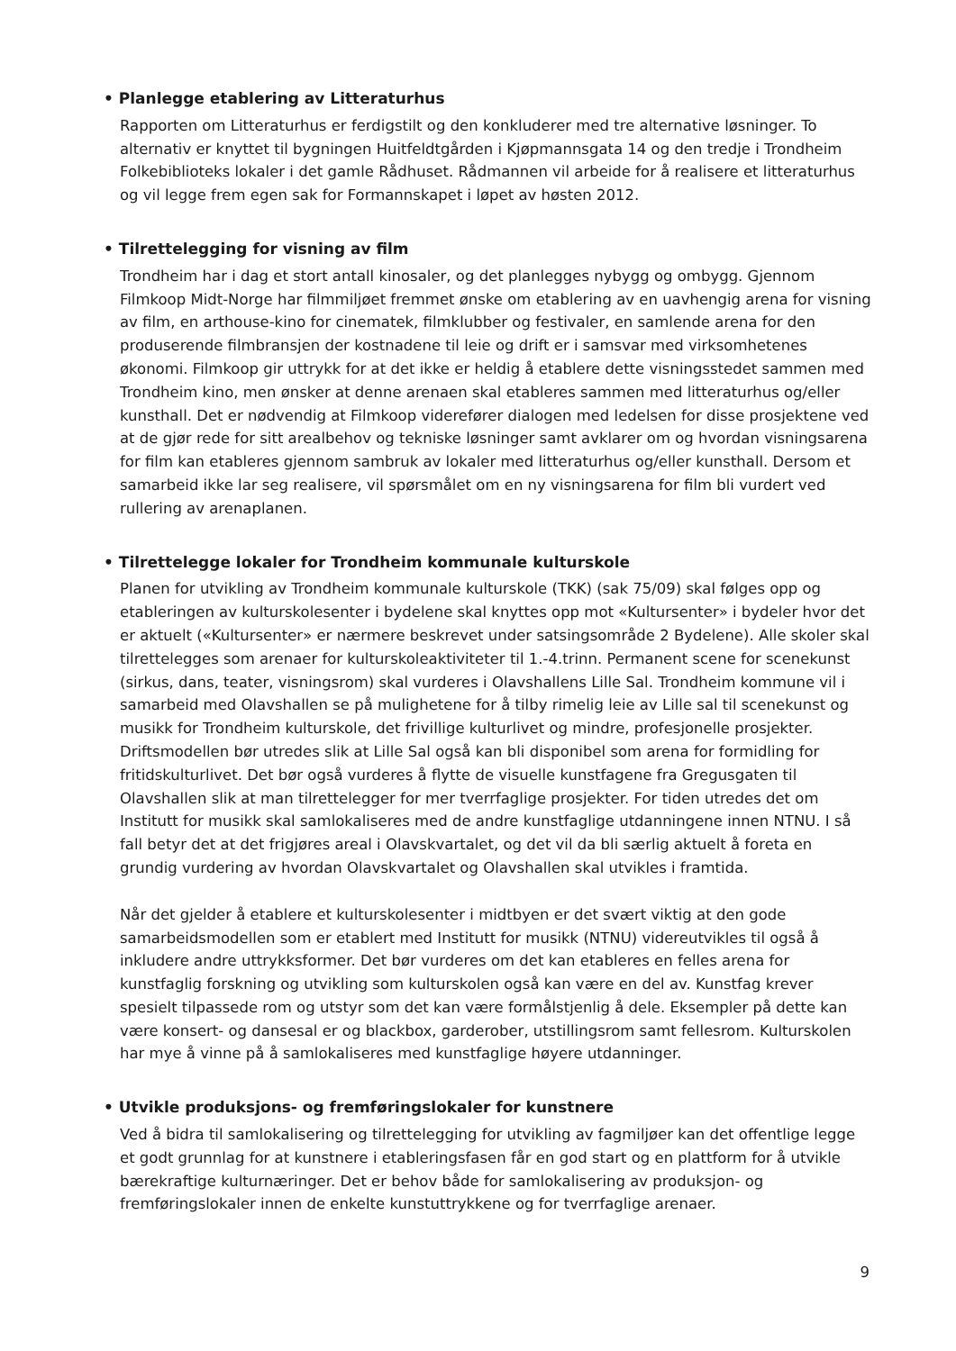• Planlegge etablering av Litteraturhus
Rapporten om Litteraturhus er ferdigstilt og den konkluderer med tre alternative løsninger. To alternativ er knyttet til bygningen Huitfeldtgården i Kjøpmannsgata 14 og den tredje i Trondheim Folkebiblioteks lokaler i det gamle Rådhuset. Rådmannen vil arbeide for å realisere et litteraturhus og vil legge frem egen sak for Formannskapet i løpet av høsten 2012.
• Tilrettelegging for visning av film
Trondheim har i dag et stort antall kinosaler, og det planlegges nybygg og ombygg. Gjennom Filmkoop Midt-Norge har filmmiljøet fremmet ønske om etablering av en uavhengig arena for visning av film, en arthouse-kino for cinematek, filmklubber og festivaler, en samlende arena for den produserende filmbransjen der kostnadene til leie og drift er i samsvar med virksomhetenes økonomi. Filmkoop gir uttrykk for at det ikke er heldig å etablere dette visningsstedet sammen med Trondheim kino, men ønsker at denne arenaen skal etableres sammen med litteraturhus og/eller kunsthall. Det er nødvendig at Filmkoop viderefører dialogen med ledelsen for disse prosjektene ved at de gjør rede for sitt arealbehov og tekniske løsninger samt avklarer om og hvordan visningsarena for film kan etableres gjennom sambruk av lokaler med litteraturhus og/eller kunsthall. Dersom et samarbeid ikke lar seg realisere, vil spørsmålet om en ny visningsarena for film bli vurdert ved rullering av arenaplanen.
• Tilrettelegge lokaler for Trondheim kommunale kulturskole
Planen for utvikling av Trondheim kommunale kulturskole (TKK) (sak 75/09) skal følges opp og etableringen av kulturskolesenter i bydelene skal knyttes opp mot «Kultursenter» i bydeler hvor det er aktuelt («Kultursenter» er nærmere beskrevet under satsingsområde 2 Bydelene). Alle skoler skal tilrettelegges som arenaer for kulturskoleaktiviteter til 1.-4.trinn. Permanent scene for scenekunst (sirkus, dans, teater, visningsrom) skal vurderes i Olavshallens Lille Sal. Trondheim kommune vil i samarbeid med Olavshallen se på mulighetene for å tilby rimelig leie av Lille sal til scenekunst og musikk for Trondheim kulturskole, det frivillige kulturlivet og mindre, profesjonelle prosjekter. Driftsmodellen bør utredes slik at Lille Sal også kan bli disponibel som arena for formidling for fritidskulturlivet. Det bør også vurderes å flytte de visuelle kunstfagene fra Gregusgaten til Olavshallen slik at man tilrettelegger for mer tverrfaglige prosjekter. For tiden utredes det om Institutt for musikk skal samlokaliseres med de andre kunstfaglige utdanningene innen NTNU. I så fall betyr det at det frigjøres areal i Olavskvartalet, og det vil da bli særlig aktuelt å foreta en grundig vurdering av hvordan Olavskvartalet og Olavshallen skal utvikles i framtida.
Når det gjelder å etablere et kulturskolesenter i midtbyen er det svært viktig at den gode samarbeidsmodellen som er etablert med Institutt for musikk (NTNU) videreutvikles til også å inkludere andre uttrykksformer. Det bør vurderes om det kan etableres en felles arena for kunstfaglig forskning og utvikling som kulturskolen også kan være en del av. Kunstfag krever spesielt tilpassede rom og utstyr som det kan være formålstjenlig å dele. Eksempler på dette kan være konsert- og dansesal er og blackbox, garderober, utstillingsrom samt fellesrom. Kulturskolen har mye å vinne på å samlokaliseres med kunstfaglige høyere utdanninger.
• Utvikle produksjons- og fremføringslokaler for kunstnere
Ved å bidra til samlokalisering og tilrettelegging for utvikling av fagmiljøer kan det offentlige legge et godt grunnlag for at kunstnere i etableringsfasen får en god start og en plattform for å utvikle bærekraftige kulturnæringer. Det er behov både for samlokalisering av produksjon- og fremføringslokaler innen de enkelte kunstuttrykkene og for tverrfaglige arenaer.
9